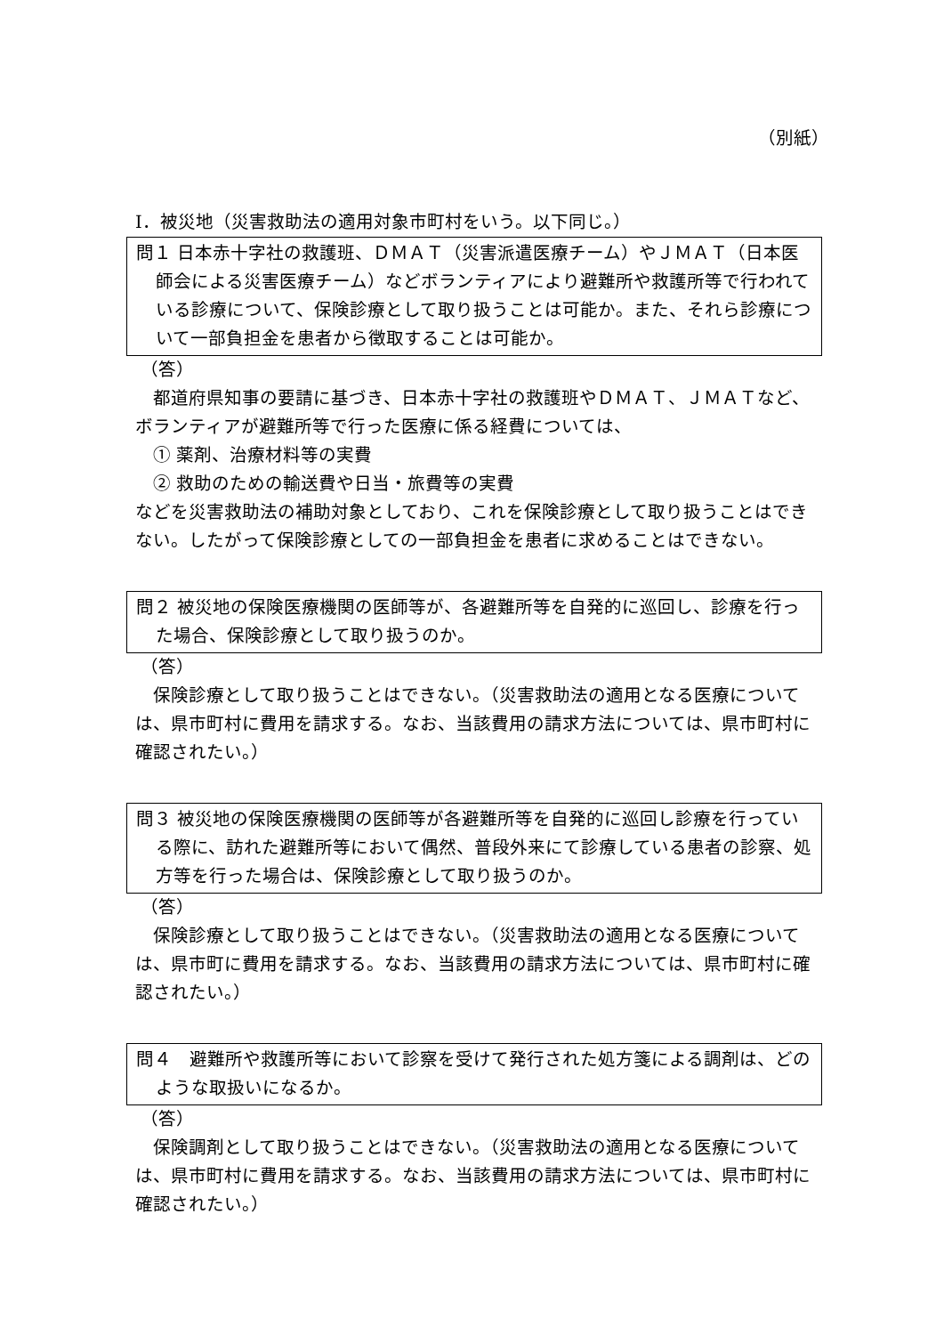（別紙）
Ⅰ．被災地（災害救助法の適用対象市町村をいう。以下同じ。）
問１ 日本赤十字社の救護班、ＤＭＡＴ（災害派遣医療チーム）やＪＭＡＴ（日本医師会による災害医療チーム）などボランティアにより避難所や救護所等で行われている診療について、保険診療として取り扱うことは可能か。また、それら診療について一部負担金を患者から徴取することは可能か。
（答）
都道府県知事の要請に基づき、日本赤十字社の救護班やＤＭＡＴ、ＪＭＡＴなど、ボランティアが避難所等で行った医療に係る経費については、
　① 薬剤、治療材料等の実費
　② 救助のための輸送費や日当・旅費等の実費
などを災害救助法の補助対象としており、これを保険診療として取り扱うことはできない。したがって保険診療としての一部負担金を患者に求めることはできない。
問２ 被災地の保険医療機関の医師等が、各避難所等を自発的に巡回し、診療を行った場合、保険診療として取り扱うのか。
（答）
保険診療として取り扱うことはできない。（災害救助法の適用となる医療については、県市町村に費用を請求する。なお、当該費用の請求方法については、県市町村に確認されたい。）
問３ 被災地の保険医療機関の医師等が各避難所等を自発的に巡回し診療を行っている際に、訪れた避難所等において偶然、普段外来にて診療している患者の診察、処方等を行った場合は、保険診療として取り扱うのか。
（答）
保険診療として取り扱うことはできない。（災害救助法の適用となる医療については、県市町に費用を請求する。なお、当該費用の請求方法については、県市町村に確認されたい。）
問４　避難所や救護所等において診察を受けて発行された処方箋による調剤は、どのような取扱いになるか。
（答）
保険調剤として取り扱うことはできない。（災害救助法の適用となる医療については、県市町村に費用を請求する。なお、当該費用の請求方法については、県市町村に確認されたい。）